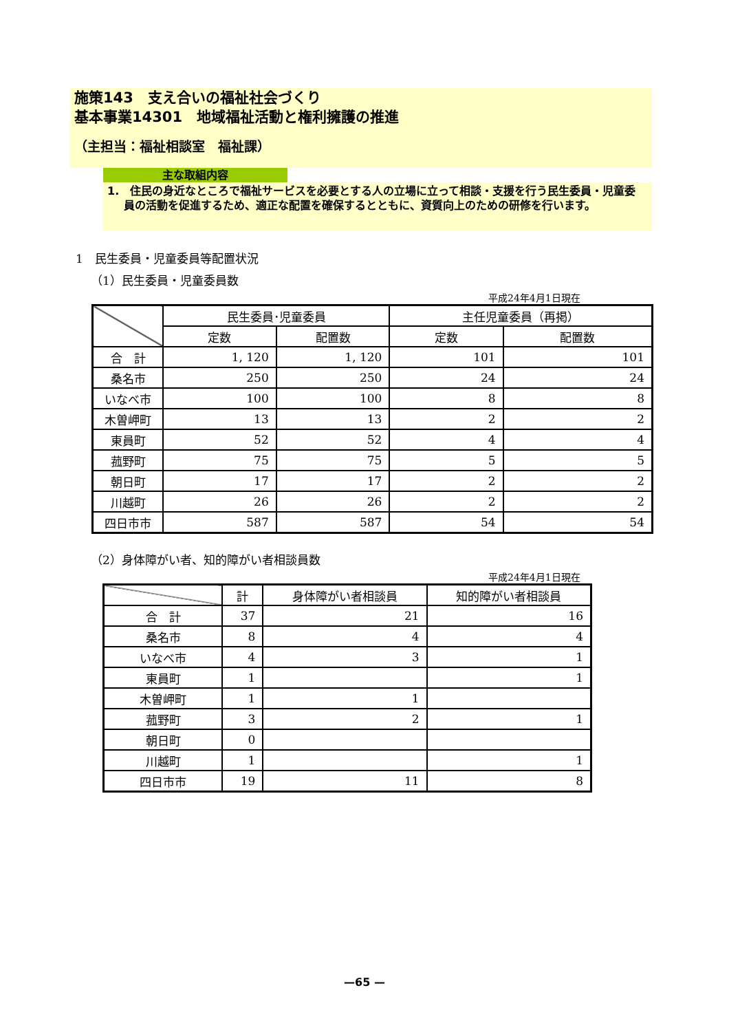施策143　支え合いの福祉社会づくり
基本事業14301　地域福祉活動と権利擁護の推進
（主担当：福祉相談室　福祉課）
主な取組内容
1.　住民の身近なところで福祉サービスを必要とする人の立場に立って相談・支援を行う民生委員・児童委員の活動を促進するため、適正な配置を確保するとともに、資質向上のための研修を行います。
1　民生委員・児童委員等配置状況
（1）民生委員・児童委員数
平成24年4月1日現在
| | 民生委員･児童委員 | | 主任児童委員（再掲） | |
| --- | --- | --- | --- | --- |
| | 定数 | 配置数 | 定数 | 配置数 |
| 合 計 | 1, 120 | 1, 120 | 101 | 101 |
| 桑名市 | 250 | 250 | 24 | 24 |
| いなべ市 | 100 | 100 | 8 | 8 |
| 木曽岬町 | 13 | 13 | 2 | 2 |
| 東員町 | 52 | 52 | 4 | 4 |
| 菰野町 | 75 | 75 | 5 | 5 |
| 朝日町 | 17 | 17 | 2 | 2 |
| 川越町 | 26 | 26 | 2 | 2 |
| 四日市市 | 587 | 587 | 54 | 54 |
（2）身体障がい者、知的障がい者相談員数
平成24年4月1日現在
| | 計 | 身体障がい者相談員 | 知的障がい者相談員 |
| --- | --- | --- | --- |
| 合 計 | 37 | 21 | 16 |
| 桑名市 | 8 | 4 | 4 |
| いなべ市 | 4 | 3 | 1 |
| 東員町 | 1 | | 1 |
| 木曽岬町 | 1 | 1 | |
| 菰野町 | 3 | 2 | 1 |
| 朝日町 | 0 | | |
| 川越町 | 1 | | 1 |
| 四日市市 | 19 | 11 | 8 |
—65 —